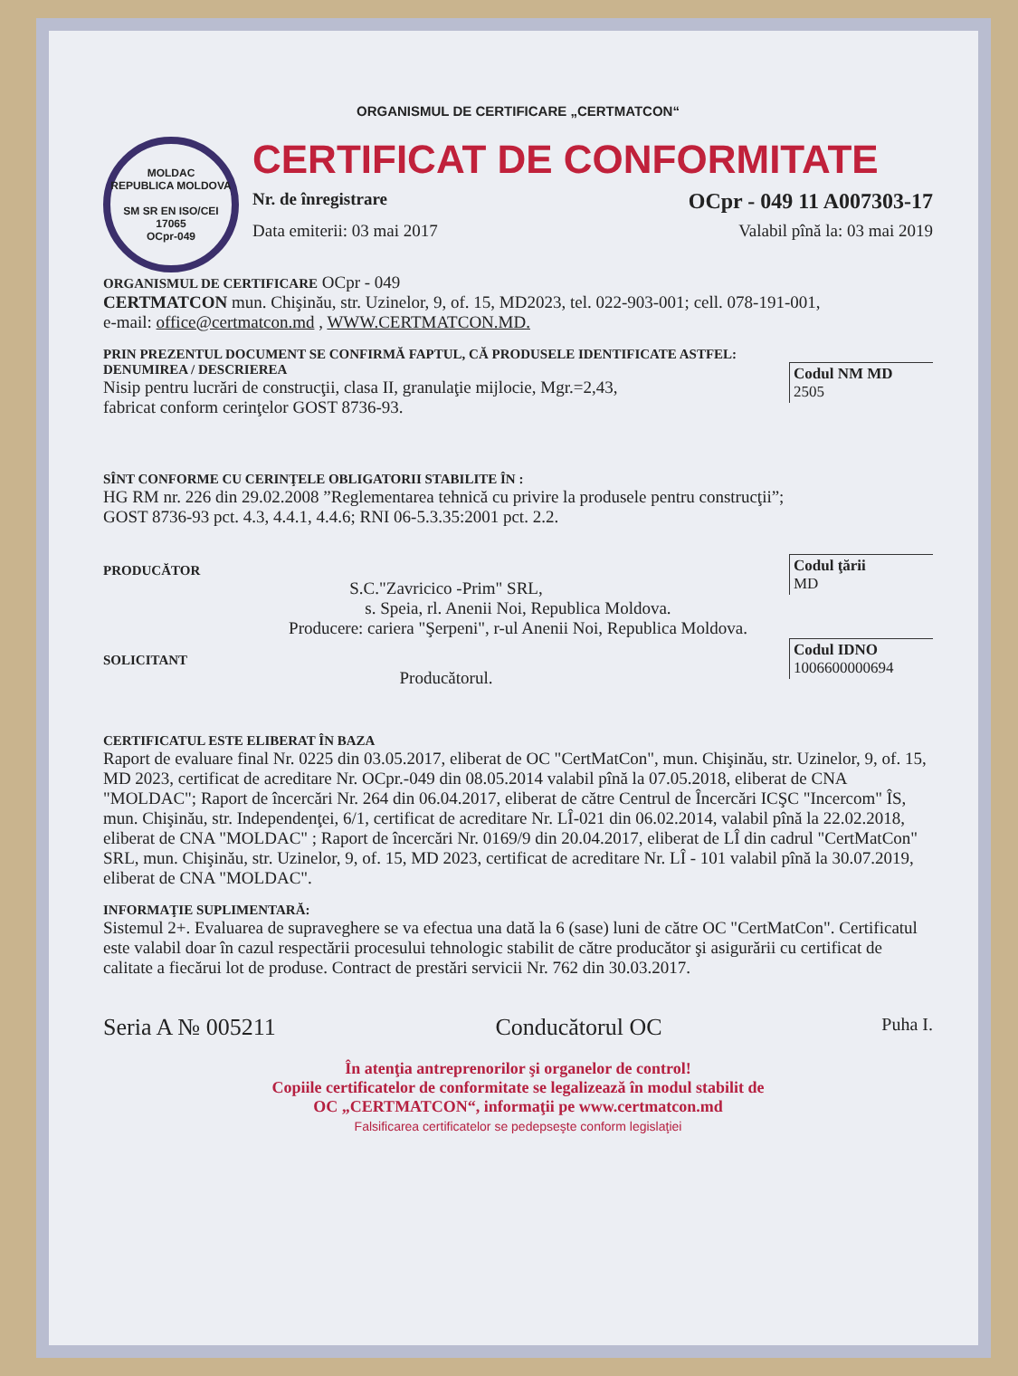ORGANISMUL DE CERTIFICARE „CERTMATCON“
MOLDAC
REPUBLICA MOLDOVA
SM SR EN ISO/CEI 17065
OCpr-049
CERTIFICAT DE CONFORMITATE
Nr. de înregistrare OCpr - 049 11 A007303-17
Data emiterii: 03 mai 2017 Valabil pînă la: 03 mai 2019
ORGANISMUL DE CERTIFICARE OCpr - 049
CERTMATCON mun. Chişinău, str. Uzinelor, 9, of. 15, MD2023, tel. 022-903-001; cell. 078-191-001,
e-mail: office@certmatcon.md , WWW.CERTMATCON.MD.
PRIN PREZENTUL DOCUMENT SE CONFIRMĂ FAPTUL, CĂ PRODUSELE IDENTIFICATE ASTFEL:
Codul NM MD
2505
DENUMIREA / DESCRIEREA
Nisip pentru lucrări de construcţii, clasa II, granulaţie mijlocie, Mgr.=2,43,
fabricat conform cerinţelor GOST 8736-93.
SÎNT CONFORME CU CERINŢELE OBLIGATORII STABILITE ÎN :
HG RM nr. 226 din 29.02.2008 ”Reglementarea tehnică cu privire la produsele pentru construcţii”;
GOST 8736-93 pct. 4.3, 4.4.1, 4.4.6; RNI 06-5.3.35:2001 pct. 2.2.
Codul ţării
MD
PRODUCĂTOR
S.C."Zavricico -Prim" SRL,
s. Speia, rl. Anenii Noi, Republica Moldova.
Producere: cariera "Şerpeni", r-ul Anenii Noi, Republica Moldova.
Codul IDNO
1006600000694
SOLICITANT
Producătorul.
CERTIFICATUL ESTE ELIBERAT ÎN BAZA
Raport de evaluare final Nr. 0225 din 03.05.2017, eliberat de OC "CertMatCon", mun. Chişinău, str. Uzinelor, 9, of. 15, MD 2023, certificat de acreditare Nr. OCpr.-049 din 08.05.2014 valabil pînă la 07.05.2018, eliberat de CNA "MOLDAC"; Raport de încercări Nr. 264 din 06.04.2017, eliberat de către Centrul de Încercări ICŞC "Incercom" ÎS, mun. Chişinău, str. Independenţei, 6/1, certificat de acreditare Nr. LÎ-021 din 06.02.2014, valabil pînă la 22.02.2018, eliberat de CNA "MOLDAC" ; Raport de încercări Nr. 0169/9 din 20.04.2017, eliberat de LÎ din cadrul "CertMatCon" SRL, mun. Chişinău, str. Uzinelor, 9, of. 15, MD 2023, certificat de acreditare Nr. LÎ - 101 valabil pînă la 30.07.2019, eliberat de CNA "MOLDAC".
INFORMAŢIE SUPLIMENTARĂ:
Sistemul 2+. Evaluarea de supraveghere se va efectua una dată la 6 (sase) luni de către OC "CertMatCon". Certificatul este valabil doar în cazul respectării procesului tehnologic stabilit de către producător şi asigurării cu certificat de calitate a fiecărui lot de produse. Contract de prestări servicii Nr. 762 din 30.03.2017.
Seria A № 005211 Conducătorul OC Puha I.
În atenţia antreprenorilor şi organelor de control!
Copiile certificatelor de conformitate se legalizează în modul stabilit de
OC „CERTMATCON“, informaţii pe www.certmatcon.md
Falsificarea certificatelor se pedepseşte conform legislaţiei